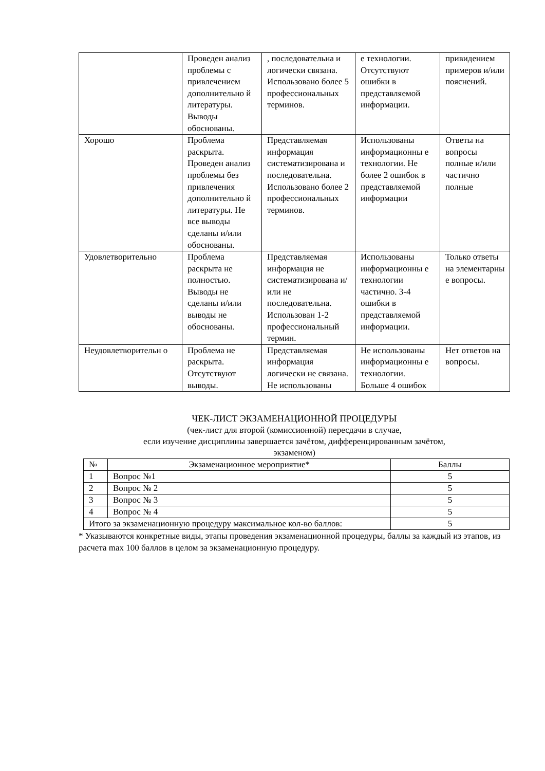| | Проведен анализ проблемы с привлечением дополнительно й литературы. Выводы обоснованы. | , последовательна и логически связана. Использовано более 5 профессиональных терминов. | е технологии. Отсутствуют ошибки в представляемой информации. | привидением примеров и/или пояснений. |
| Хорошо | Проблема раскрыта. Проведен анализ проблемы без привлечения дополнительно й литературы. Не все выводы сделаны и/или обоснованы. | Представляемая информация систематизирована и последовательна. Использовано более 2 профессиональных терминов. | Использованы информационны е технологии. Не более 2 ошибок в представляемой информации | Ответы на вопросы полные и/или частично полные |
| Удовлетворительно | Проблема раскрыта не полностью. Выводы не сделаны и/или выводы не обоснованы. | Представляемая информация не систематизирована и/или не последовательна. Использован 1-2 профессиональный термин. | Использованы информационны е технологии частично. 3-4 ошибки в представляемой информации. | Только ответы на элементарны е вопросы. |
| Неудовлетворительн о | Проблема не раскрыта. Отсутствуют выводы. | Представляемая информация логически не связана. Не использованы | Не использованы информационны е технологии. Больше 4 ошибок | Нет ответов на вопросы. |
ЧЕК-ЛИСТ ЭКЗАМЕНАЦИОННОЙ ПРОЦЕДУРЫ
(чек-лист для второй (комиссионной) пересдачи в случае,
если изучение дисциплины завершается зачётом, дифференцированным зачётом,
экзаменом)
| № | Экзаменационное мероприятие* | Баллы |
| 1 | Вопрос №1 | 5 |
| 2 | Вопрос № 2 | 5 |
| 3 | Вопрос № 3 | 5 |
| 4 | Вопрос № 4 | 5 |
| Итого за экзаменационную процедуру максимальное кол-во баллов: | | 5 |
* Указываются конкретные виды, этапы проведения экзаменационной процедуры, баллы за каждый из этапов, из расчета max 100 баллов в целом за экзаменационную процедуру.